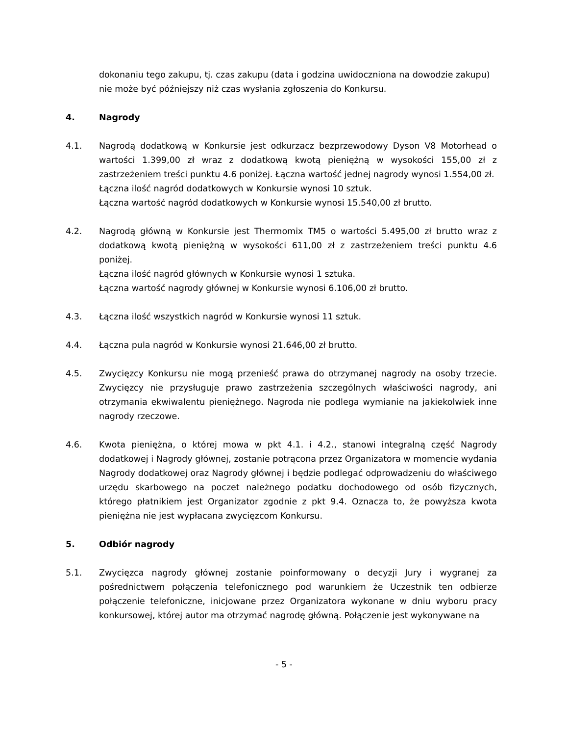dokonaniu tego zakupu, tj. czas zakupu (data i godzina uwidoczniona na dowodzie zakupu) nie może być późniejszy niż czas wysłania zgłoszenia do Konkursu.
4. Nagrody
4.1. Nagrodą dodatkową w Konkursie jest odkurzacz bezprzewodowy Dyson V8 Motorhead o wartości 1.399,00 zł wraz z dodatkową kwotą pieniężną w wysokości 155,00 zł z zastrzeżeniem treści punktu 4.6 poniżej. Łączna wartość jednej nagrody wynosi 1.554,00 zł.
Łączna ilość nagród dodatkowych w Konkursie wynosi 10 sztuk.
Łączna wartość nagród dodatkowych w Konkursie wynosi 15.540,00 zł brutto.
4.2. Nagrodą główną w Konkursie jest Thermomix TM5 o wartości 5.495,00 zł brutto wraz z dodatkową kwotą pieniężną w wysokości 611,00 zł z zastrzeżeniem treści punktu 4.6 poniżej.
Łączna ilość nagród głównych w Konkursie wynosi 1 sztuka.
Łączna wartość nagrody głównej w Konkursie wynosi 6.106,00 zł brutto.
4.3. Łączna ilość wszystkich nagród w Konkursie wynosi 11 sztuk.
4.4. Łączna pula nagród w Konkursie wynosi 21.646,00 zł brutto.
4.5. Zwycięzcy Konkursu nie mogą przenieść prawa do otrzymanej nagrody na osoby trzecie. Zwycięzcy nie przysługuje prawo zastrzeżenia szczególnych właściwości nagrody, ani otrzymania ekwiwalentu pieniężnego. Nagroda nie podlega wymianie na jakiekolwiek inne nagrody rzeczowe.
4.6. Kwota pieniężna, o której mowa w pkt 4.1. i 4.2., stanowi integralną część Nagrody dodatkowej i Nagrody głównej, zostanie potrącona przez Organizatora w momencie wydania Nagrody dodatkowej oraz Nagrody głównej i będzie podlegać odprowadzeniu do właściwego urzędu skarbowego na poczet należnego podatku dochodowego od osób fizycznych, którego płatnikiem jest Organizator zgodnie z pkt 9.4. Oznacza to, że powyższa kwota pieniężna nie jest wypłacana zwycięzcom Konkursu.
5. Odbiór nagrody
5.1. Zwycięzca nagrody głównej zostanie poinformowany o decyzji Jury i wygranej za pośrednictwem połączenia telefonicznego pod warunkiem że Uczestnik ten odbierze połączenie telefoniczne, inicjowane przez Organizatora wykonane w dniu wyboru pracy konkursowej, której autor ma otrzymać nagrodę główną. Połączenie jest wykonywane na
- 5 -